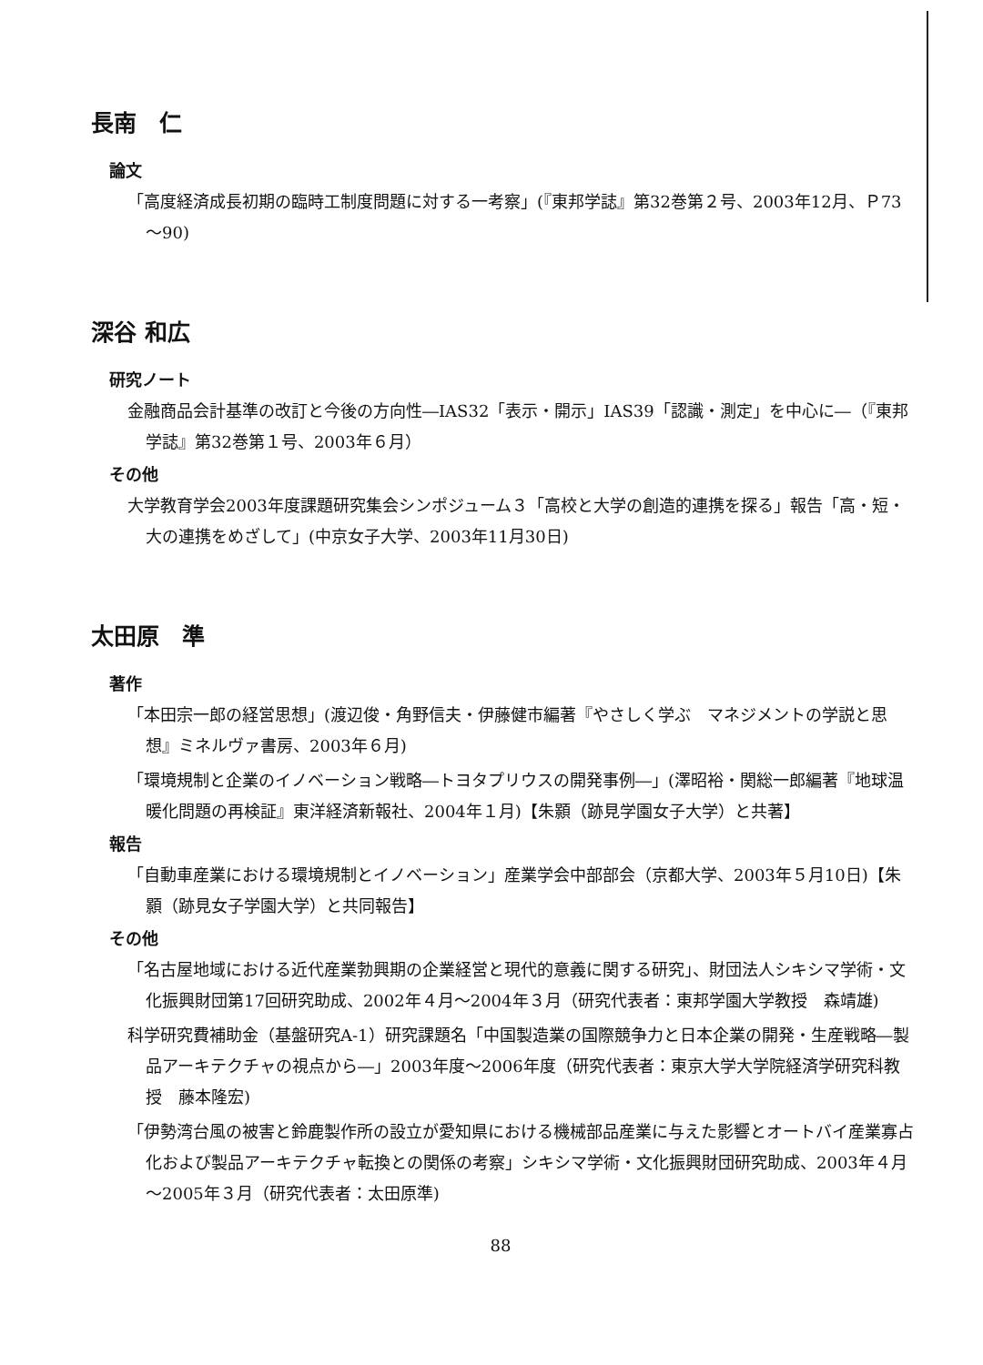長南　仁
論文
「高度経済成長初期の臨時工制度問題に対する一考察」(『東邦学誌』第32巻第２号、2003年12月、Ｐ73～90)
深谷 和広
研究ノート
金融商品会計基準の改訂と今後の方向性―IAS32「表示・開示」IAS39「認識・測定」を中心に―（『東邦学誌』第32巻第１号、2003年６月）
その他
大学教育学会2003年度課題研究集会シンポジューム３「高校と大学の創造的連携を探る」報告「高・短・大の連携をめざして」(中京女子大学、2003年11月30日)
太田原　準
著作
「本田宗一郎の経営思想」(渡辺俊・角野信夫・伊藤健市編著『やさしく学ぶ　マネジメントの学説と思想』ミネルヴァ書房、2003年６月)
「環境規制と企業のイノベーション戦略―トヨタプリウスの開発事例―」(澤昭裕・関総一郎編著『地球温暖化問題の再検証』東洋経済新報社、2004年１月)【朱顥（跡見学園女子大学）と共著】
報告
「自動車産業における環境規制とイノベーション」産業学会中部部会（京都大学、2003年５月10日)【朱顥（跡見女子学園大学）と共同報告】
その他
「名古屋地域における近代産業勃興期の企業経営と現代的意義に関する研究」、財団法人シキシマ学術・文化振興財団第17回研究助成、2002年４月～2004年３月（研究代表者：東邦学園大学教授　森靖雄)
科学研究費補助金（基盤研究A-1）研究課題名「中国製造業の国際競争力と日本企業の開発・生産戦略―製品アーキテクチャの視点から―」2003年度～2006年度（研究代表者：東京大学大学院経済学研究科教授　藤本隆宏)
「伊勢湾台風の被害と鈴鹿製作所の設立が愛知県における機械部品産業に与えた影響とオートバイ産業寡占化および製品アーキテクチャ転換との関係の考察」シキシマ学術・文化振興財団研究助成、2003年４月～2005年３月（研究代表者：太田原準)
88